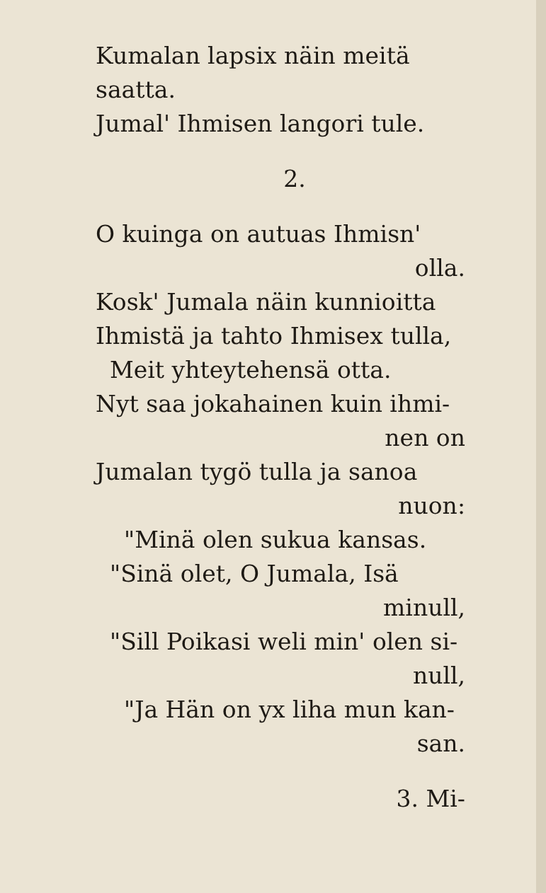Kumalan lapsix näin meitä saatta.
Jumal' Ihmisen langori tule.
2.
O kuinga on autuas Ihmisn'
olla.
Kosk' Jumala näin kunnioitta
Ihmistä ja tahto Ihmisex tulla,
Meit yhteytehensä otta.
Nyt saa jokahainen kuin ihmi-
nen on
Jumalan tygö tulla ja sanoa
nuon:
"Minä olen sukua kansas.
"Sinä olet, O Jumala, Isä
minull,
"Sill Poikasi weli min' olen si-
null,
"Ja Hän on yx liha mun kan-
san.
3. Mi-